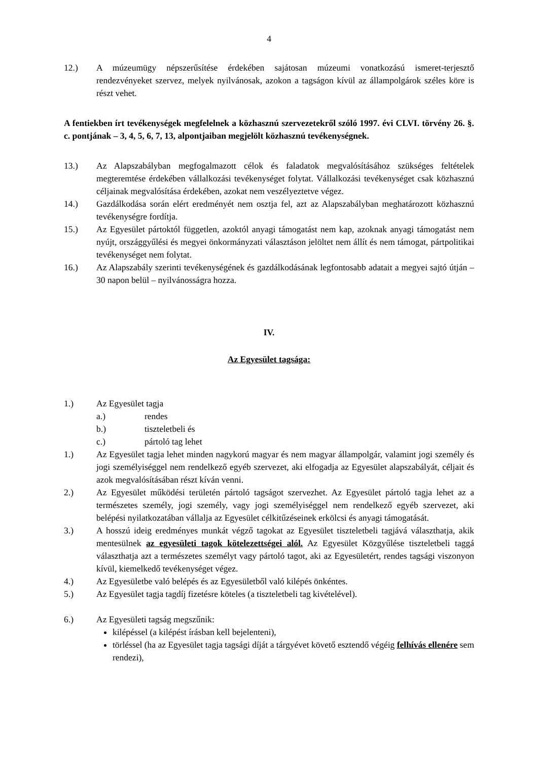4
12.) A múzeumügy népszerűsítése érdekében sajátosan múzeumi vonatkozású ismeret-terjesztő rendezvényeket szervez, melyek nyilvánosak, azokon a tagságon kívül az állampolgárok széles köre is részt vehet.
A fentiekben írt tevékenységek megfelelnek a közhasznú szervezetekről szóló 1997. évi CLVI. törvény 26. §. c. pontjának – 3, 4, 5, 6, 7, 13, alpontjaiban megjelölt közhasznú tevékenységnek.
13.) Az Alapszabályban megfogalmazott célok és faladatok megvalósításához szükséges feltételek megteremtése érdekében vállalkozási tevékenységet folytat. Vállalkozási tevékenységet csak közhasznú céljainak megvalósítása érdekében, azokat nem veszélyeztetve végez.
14.) Gazdálkodása során elért eredményét nem osztja fel, azt az Alapszabályban meghatározott közhasznú tevékenységre fordítja.
15.) Az Egyesület pártoktól független, azoktól anyagi támogatást nem kap, azoknak anyagi támogatást nem nyújt, országgyűlési és megyei önkormányzati választáson jelöltet nem állít és nem támogat, pártpolitikai tevékenységet nem folytat.
16.) Az Alapszabály szerinti tevékenységének és gazdálkodásának legfontosabb adatait a megyei sajtó útján – 30 napon belül – nyilvánosságra hozza.
IV.
Az Egyesület tagsága:
1.) Az Egyesület tagja
a.) rendes
b.) tiszteletbeli és
c.) pártoló tag lehet
1.) Az Egyesület tagja lehet minden nagykorú magyar és nem magyar állampolgár, valamint jogi személy és jogi személyiséggel nem rendelkező egyéb szervezet, aki elfogadja az Egyesület alapszabályát, céljait és azok megvalósításában részt kíván venni.
2.) Az Egyesület működési területén pártoló tagságot szervezhet. Az Egyesület pártoló tagja lehet az a természetes személy, jogi személy, vagy jogi személyiséggel nem rendelkező egyéb szervezet, aki belépési nyilatkozatában vállalja az Egyesület célkitűzéseinek erkölcsi és anyagi támogatását.
3.) A hosszú ideig eredményes munkát végző tagokat az Egyesület tiszteletbeli tagjává választhatja, akik mentesülnek az egyesületi tagok kötelezettségei alól. Az Egyesület Közgyűlése tiszteletbeli taggá választhatja azt a természetes személyt vagy pártoló tagot, aki az Egyesületért, rendes tagsági viszonyon kívül, kiemelkedő tevékenységet végez.
4.) Az Egyesületbe való belépés és az Egyesületből való kilépés önkéntes.
5.) Az Egyesület tagja tagdíj fizetésre köteles (a tiszteletbeli tag kivételével).
6.) Az Egyesületi tagság megszűnik:
kilépéssel (a kilépést írásban kell bejelenteni),
törléssel (ha az Egyesület tagja tagsági díját a tárgyévet követő esztendő végéig felhívás ellenére sem rendezi),